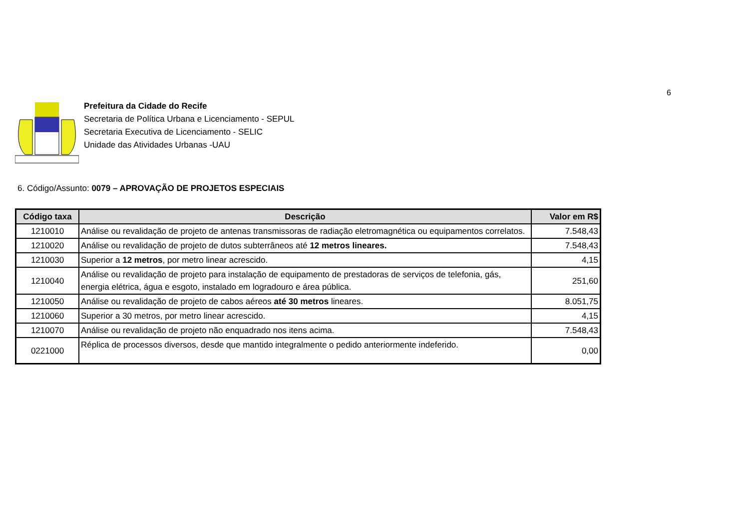6
Prefeitura da Cidade do Recife
Secretaria de Política Urbana e Licenciamento - SEPUL
Secretaria Executiva de Licenciamento - SELIC
Unidade das Atividades Urbanas -UAU
6. Código/Assunto: 0079 – APROVAÇÃO DE PROJETOS ESPECIAIS
| Código taxa | Descrição | Valor em R$ |
| --- | --- | --- |
| 1210010 | Análise ou revalidação de projeto de antenas transmissoras de radiação eletromagnética ou equipamentos correlatos. | 7.548,43 |
| 1210020 | Análise ou revalidação de projeto de dutos subterrâneos até 12 metros lineares. | 7.548,43 |
| 1210030 | Superior a 12 metros , por metro linear acrescido. | 4,15 |
| 1210040 | Análise ou revalidação de projeto para instalação de equipamento de prestadoras de serviços de telefonia, gás, energia elétrica, água e esgoto, instalado em logradouro e área pública. | 251,60 |
| 1210050 | Análise ou revalidação de projeto de cabos aéreos até 30 metros lineares. | 8.051,75 |
| 1210060 | Superior a 30 metros, por metro linear acrescido. | 4,15 |
| 1210070 | Análise ou revalidação de projeto não enquadrado nos itens acima. | 7.548,43 |
| 0221000 | Réplica de processos diversos, desde que mantido integralmente o pedido anteriormente indeferido. | 0,00 |